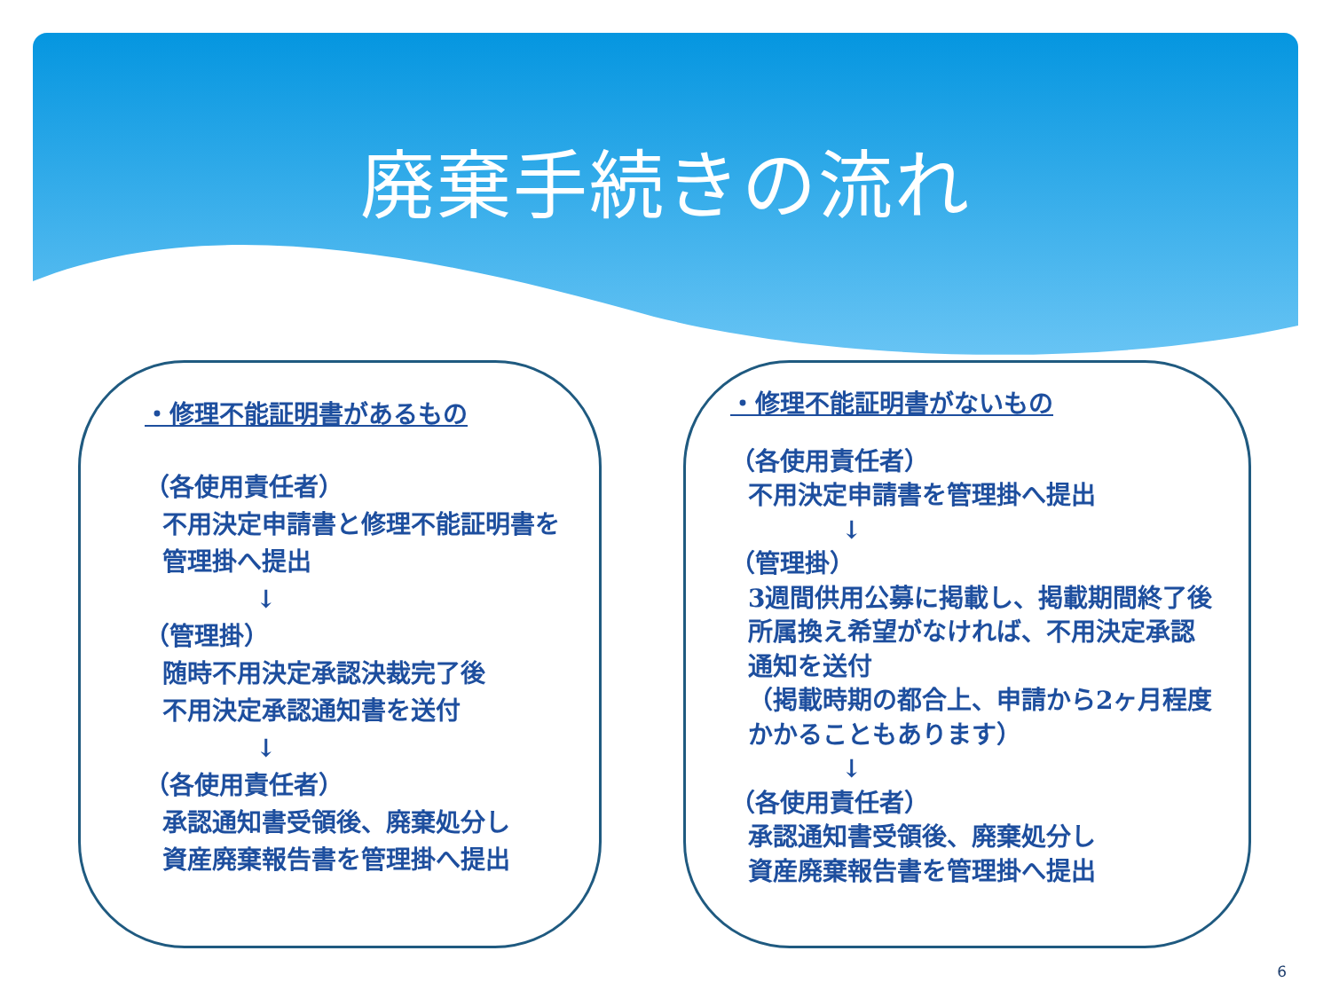廃棄手続きの流れ
・修理不能証明書があるもの
（各使用責任者）
不用決定申請書と修理不能証明書を
管理掛へ提出
↓
（管理掛）
随時不用決定承認決裁完了後
不用決定承認通知書を送付
↓
（各使用責任者）
承認通知書受領後、廃棄処分し
資産廃棄報告書を管理掛へ提出
・修理不能証明書がないもの
（各使用責任者）
不用決定申請書を管理掛へ提出
↓
（管理掛）
3週間供用公募に掲載し、掲載期間終了後
所属換え希望がなければ、不用決定承認
通知を送付
（掲載時期の都合上、申請から2ヶ月程度
かかることもあります）
↓
（各使用責任者）
承認通知書受領後、廃棄処分し
資産廃棄報告書を管理掛へ提出
6